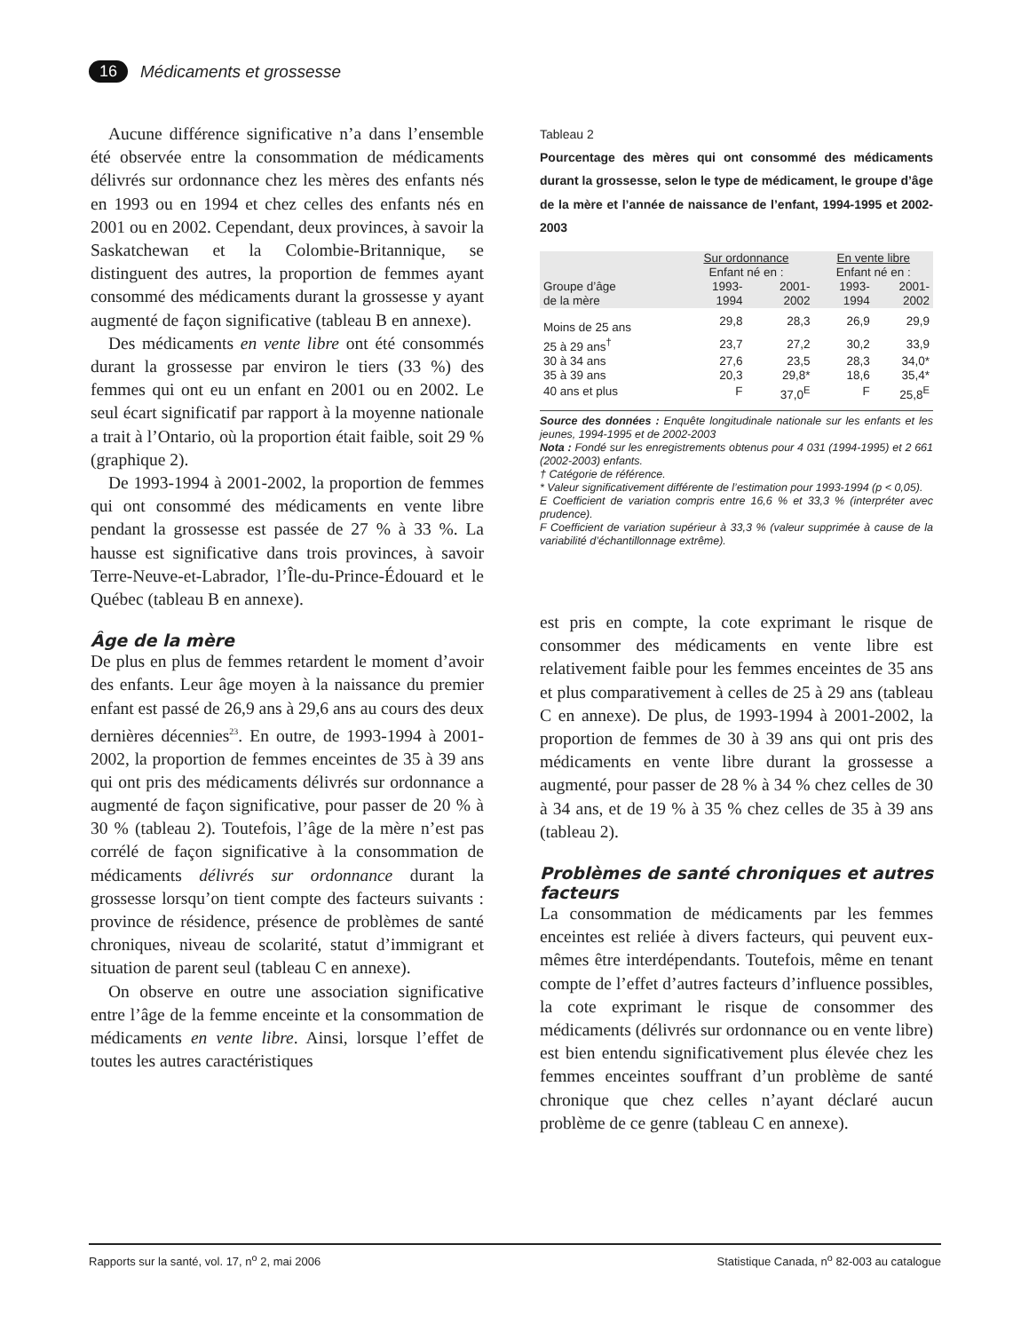16 Médicaments et grossesse
Aucune différence significative n’a dans l’ensemble été observée entre la consommation de médicaments délivrés sur ordonnance chez les mères des enfants nés en 1993 ou en 1994 et chez celles des enfants nés en 2001 ou en 2002. Cependant, deux provinces, à savoir la Saskatchewan et la Colombie-Britannique, se distinguent des autres, la proportion de femmes ayant consommé des médicaments durant la grossesse y ayant augmenté de façon significative (tableau B en annexe).
Des médicaments en vente libre ont été consommés durant la grossesse par environ le tiers (33 %) des femmes qui ont eu un enfant en 2001 ou en 2002. Le seul écart significatif par rapport à la moyenne nationale a trait à l’Ontario, où la proportion était faible, soit 29 % (graphique 2).
De 1993-1994 à 2001-2002, la proportion de femmes qui ont consommé des médicaments en vente libre pendant la grossesse est passée de 27 % à 33 %. La hausse est significative dans trois provinces, à savoir Terre-Neuve-et-Labrador, l’Île-du-Prince-Édouard et le Québec (tableau B en annexe).
Âge de la mère
De plus en plus de femmes retardent le moment d’avoir des enfants. Leur âge moyen à la naissance du premier enfant est passé de 26,9 ans à 29,6 ans au cours des deux dernières décennies<sup>23</sup>. En outre, de 1993-1994 à 2001-2002, la proportion de femmes enceintes de 35 à 39 ans qui ont pris des médicaments délivrés sur ordonnance a augmenté de façon significative, pour passer de 20 % à 30 % (tableau 2). Toutefois, l’âge de la mère n’est pas corrélé de façon significative à la consommation de médicaments délivrés sur ordonnance durant la grossesse lorsqu’on tient compte des facteurs suivants : province de résidence, présence de problèmes de santé chroniques, niveau de scolarité, statut d’immigrant et situation de parent seul (tableau C en annexe).
On observe en outre une association significative entre l’âge de la femme enceinte et la consommation de médicaments en vente libre. Ainsi, lorsque l’effet de toutes les autres caractéristiques
Tableau 2
Pourcentage des mères qui ont consommé des médicaments durant la grossesse, selon le type de médicament, le groupe d’âge de la mère et l’année de naissance de l’enfant, 1994-1995 et 2002-2003
| | Sur ordonnance | | En vente libre | |
| --- | --- | --- | --- | --- |
| | Enfant né en : | | Enfant né en : | |
| Groupe d’âge de la mère | 1993- 1994 | 2001- 2002 | 1993- 1994 | 2001- 2002 |
| Moins de 25 ans | 29,8 | 28,3 | 26,9 | 29,9 |
| 25 à 29 ans<sup>†</sup> | 23,7 | 27,2 | 30,2 | 33,9 |
| 30 à 34 ans | 27,6 | 23,5 | 28,3 | 34,0* |
| 35 à 39 ans | 20,3 | 29,8* | 18,6 | 35,4* |
| 40 ans et plus | F | 37,0<sup>E</sup> | F | 25,8<sup>E</sup> |
Source des données : Enquête longitudinale nationale sur les enfants et les jeunes, 1994-1995 et de 2002-2003
Nota : Fondé sur les enregistrements obtenus pour 4 031 (1994-1995) et 2 661 (2002-2003) enfants.
† Catégorie de référence.
* Valeur significativement différente de l’estimation pour 1993-1994 (p < 0,05).
E Coefficient de variation compris entre 16,6 % et 33,3 % (interpréter avec prudence).
F Coefficient de variation supérieur à 33,3 % (valeur supprimée à cause de la variabilité d’échantillonnage extrême).
est pris en compte, la cote exprimant le risque de consommer des médicaments en vente libre est relativement faible pour les femmes enceintes de 35 ans et plus comparativement à celles de 25 à 29 ans (tableau C en annexe). De plus, de 1993-1994 à 2001-2002, la proportion de femmes de 30 à 39 ans qui ont pris des médicaments en vente libre durant la grossesse a augmenté, pour passer de 28 % à 34 % chez celles de 30 à 34 ans, et de 19 % à 35 % chez celles de 35 à 39 ans (tableau 2).
Problèmes de santé chroniques et autres facteurs
La consommation de médicaments par les femmes enceintes est reliée à divers facteurs, qui peuvent eux-mêmes être interdépendants. Toutefois, même en tenant compte de l’effet d’autres facteurs d’influence possibles, la cote exprimant le risque de consommer des médicaments (délivrés sur ordonnance ou en vente libre) est bien entendu significativement plus élevée chez les femmes enceintes souffrant d’un problème de santé chronique que chez celles n’ayant déclaré aucun problème de ce genre (tableau C en annexe).
Rapports sur la santé, vol. 17, n<sup>o</sup> 2, mai 2006 Statistique Canada, n<sup>o</sup> 82-003 au catalogue